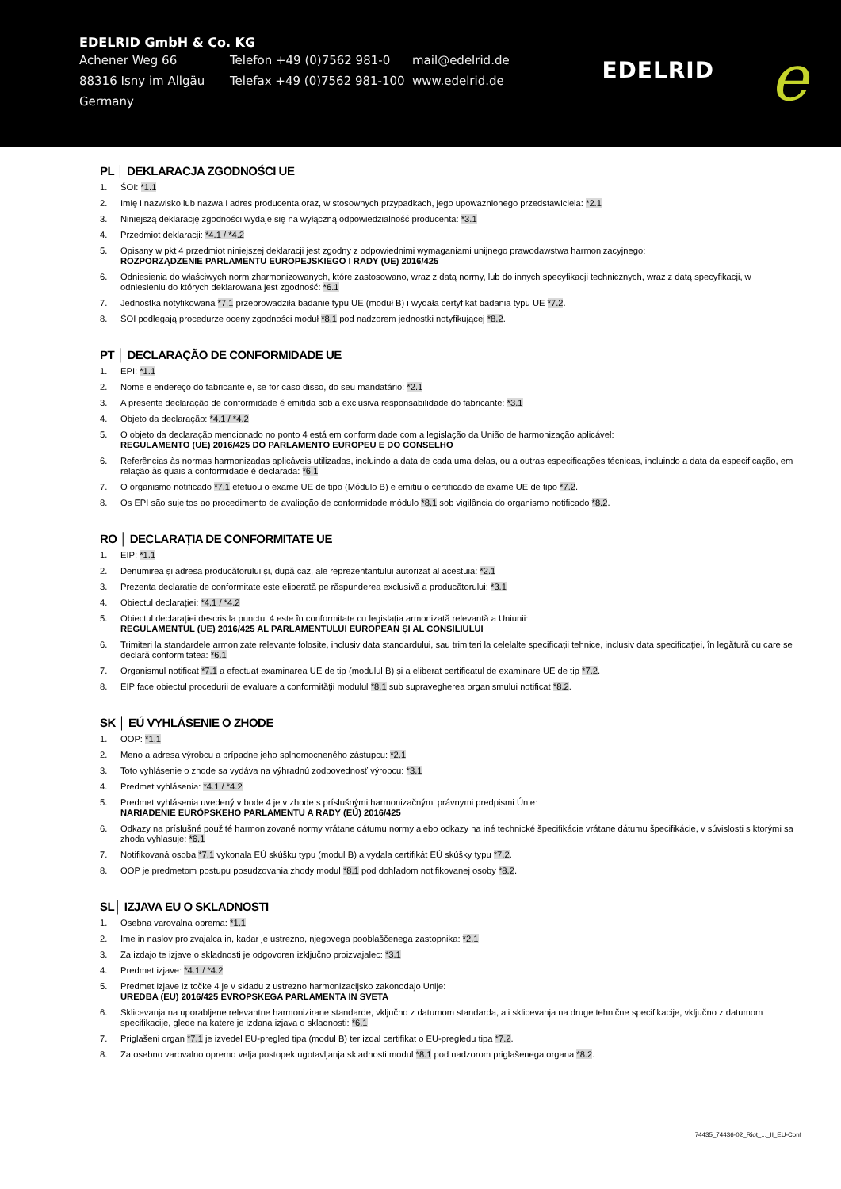EDELRID GmbH & Co. KG
Achener Weg 66 Telefon +49 (0)7562 981-0 mail@edelrid.de
88316 Isny im Allgäu Telefax +49 (0)7562 981-100
www.edelrid.de
Germany
EDELRID e
PL │ DEKLARACJA ZGODNOŚCI UE
1. ŚOI: *1.1
2. Imię i nazwisko lub nazwa i adres producenta oraz, w stosownych przypadkach, jego upoważnionego przedstawiciela: *2.1
3. Niniejszą deklarację zgodności wydaje się na wyłączną odpowiedzialność producenta: *3.1
4. Przedmiot deklaracji: *4.1 / *4.2
5. Opisany w pkt 4 przedmiot niniejszej deklaracji jest zgodny z odpowiednimi wymaganiami unijnego prawodawstwa harmonizacyjnego:
ROZPORZĄDZENIE PARLAMENTU EUROPEJSKIEGO I RADY (UE) 2016/425
6. Odniesienia do właściwych norm zharmonizowanych, które zastosowano, wraz z datą normy, lub do innych specyfikacji technicznych, wraz z datą specyfikacji, w odniesieniu do których deklarowana jest zgodność: *6.1
7. Jednostka notyfikowana *7.1 przeprowadziła badanie typu UE (moduł B) i wydała certyfikat badania typu UE *7.2.
8. ŚOI podlegają procedurze oceny zgodności moduł *8.1 pod nadzorem jednostki notyfikującej *8.2.
PT │ DECLARAÇÃO DE CONFORMIDADE UE
1. EPI: *1.1
2. Nome e endereço do fabricante e, se for caso disso, do seu mandatário: *2.1
3. A presente declaração de conformidade é emitida sob a exclusiva responsabilidade do fabricante: *3.1
4. Objeto da declaração: *4.1 / *4.2
5. O objeto da declaração mencionado no ponto 4 está em conformidade com a legislação da União de harmonização aplicável:
REGULAMENTO (UE) 2016/425 DO PARLAMENTO EUROPEU E DO CONSELHO
6. Referências às normas harmonizadas aplicáveis utilizadas, incluindo a data de cada uma delas, ou a outras especificações técnicas, incluindo a data da especificação, em relação às quais a conformidade é declarada: *6.1
7. O organismo notificado *7.1 efetuou o exame UE de tipo (Módulo B) e emitiu o certificado de exame UE de tipo *7.2.
8. Os EPI são sujeitos ao procedimento de avaliação de conformidade módulo *8.1 sob vigilância do organismo notificado *8.2.
RO │ DECLARAȚIA DE CONFORMITATE UE
1. EIP: *1.1
2. Denumirea și adresa producătorului și, după caz, ale reprezentantului autorizat al acestuia: *2.1
3. Prezenta declarație de conformitate este eliberată pe răspunderea exclusivă a producătorului: *3.1
4. Obiectul declarației: *4.1 / *4.2
5. Obiectul declarației descris la punctul 4 este în conformitate cu legislația armonizată relevantă a Uniunii:
REGULAMENTUL (UE) 2016/425 AL PARLAMENTULUI EUROPEAN ȘI AL CONSILIULUI
6. Trimiteri la standardele armonizate relevante folosite, inclusiv data standardului, sau trimiteri la celelalte specificații tehnice, inclusiv data specificației, în legătură cu care se declară conformitatea: *6.1
7. Organismul notificat *7.1 a efectuat examinarea UE de tip (modulul B) și a eliberat certificatul de examinare UE de tip *7.2.
8. EIP face obiectul procedurii de evaluare a conformității modulul *8.1 sub supravegherea organismului notificat *8.2.
SK │ EÚ VYHLÁSENIE O ZHODE
1. OOP: *1.1
2. Meno a adresa výrobcu a prípadne jeho splnomocneného zástupcu: *2.1
3. Toto vyhlásenie o zhode sa vydáva na výhradnú zodpovednosť výrobcu: *3.1
4. Predmet vyhlásenia: *4.1 / *4.2
5. Predmet vyhlásenia uvedený v bode 4 je v zhode s príslušnými harmonizačnými právnymi predpismi Únie:
NARIADENIE EURÓPSKEHO PARLAMENTU A RADY (EÚ) 2016/425
6. Odkazy na príslušné použité harmonizované normy vrátane dátumu normy alebo odkazy na iné technické špecifikácie vrátane dátumu špecifikácie, v súvislosti s ktorými sa zhoda vyhlasuje: *6.1
7. Notifikovaná osoba *7.1 vykonala EÚ skúšku typu (modul B) a vydala certifikát EÚ skúšky typu *7.2.
8. OOP je predmetom postupu posudzovania zhody modul *8.1 pod dohľadom notifikovanej osoby *8.2.
SL│ IZJAVA EU O SKLADNOSTI
1. Osebna varovalna oprema: *1.1
2. Ime in naslov proizvajalca in, kadar je ustrezno, njegovega pooblaščenega zastopnika: *2.1
3. Za izdajo te izjave o skladnosti je odgovoren izključno proizvajalec: *3.1
4. Predmet izjave: *4.1 / *4.2
5. Predmet izjave iz točke 4 je v skladu z ustrezno harmonizacijsko zakonodajo Unije:
UREDBA (EU) 2016/425 EVROPSKEGA PARLAMENTA IN SVETA
6. Sklicevanja na uporabljene relevantne harmonizirane standarde, vključno z datumom standarda, ali sklicevanja na druge tehnične specifikacije, vključno z datumom specifikacije, glede na katere je izdana izjava o skladnosti: *6.1
7. Priglašeni organ *7.1 je izvedel EU-pregled tipa (modul B) ter izdal certifikat o EU-pregledu tipa *7.2.
8. Za osebno varovalno opremo velja postopek ugotavljanja skladnosti modul *8.1 pod nadzorom priglašenega organa *8.2.
74435_74436-02_Riot_..._II_EU-Conf